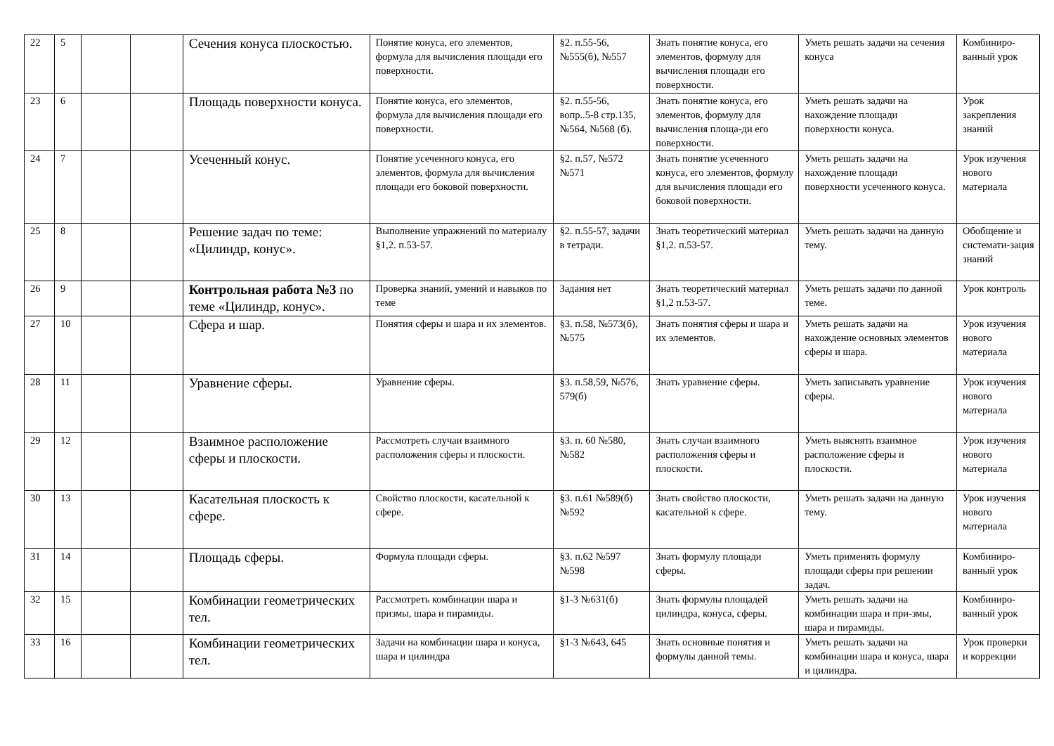| 22 | 5 | | | Сечения конуса плоскостью. | Понятие конуса, его элементов, формула для вычисления площади его поверхности. | §2. п.55-56, №555(б), №557 | Знать понятие конуса, его элементов, формулу для вычисления площади его поверхности. | Уметь решать задачи на сечения конуса | Комбиниро-ванный урок |
| 23 | 6 | | | Площадь поверхности конуса. | Понятие конуса, его элементов, формула для вычисления площади его поверхности. | §2. п.55-56, вопр..5-8 стр.135, №564, №568 (б). | Знать понятие конуса, его элементов, формулу для вычисления площа-ди его поверхности. | Уметь решать задачи на нахождение площади поверхности конуса. | Урок закрепления знаний |
| 24 | 7 | | | Усеченный конус. | Понятие усеченного конуса, его элементов, формула для вычисления площади его боковой поверхности. | §2. п.57, №572 №571 | Знать понятие усеченного конуса, его элементов, формулу для вычисления площади его боковой поверхности. | Уметь решать задачи на нахождение площади поверхности усеченного конуса. | Урок изучения нового материала |
| 25 | 8 | | | Решение задач по теме: «Цилиндр, конус». | Выполнение упражнений по материалу §1,2. п.53-57. | §2. п.55-57, задачи в тетради. | Знать теоретический материал §1,2. п.53-57. | Уметь решать задачи на данную тему. | Обобщение и системати-зация знаний |
| 26 | 9 | | | Контрольная работа №3 по теме «Цилиндр, конус». | Проверка знаний, умений и навыков по теме | Задания нет | Знать теоретический материал §1,2 п.53-57. | Уметь решать задачи по данной теме. | Урок контроль |
| 27 | 10 | | | Сфера и шар. | Понятия сферы и шара и их элементов. | §3. п.58, №573(б), №575 | Знать понятия сферы и шара и их элементов. | Уметь решать задачи на нахождение основных элементов сферы и шара. | Урок изучения нового материала |
| 28 | 11 | | | Уравнение сферы. | Уравнение сферы. | §3. п.58,59, №576, 579(б) | Знать уравнение сферы. | Уметь записывать уравнение сферы. | Урок изучения нового материала |
| 29 | 12 | | | Взаимное расположение сферы и плоскости. | Рассмотреть случаи взаимного расположения сферы и плоскости. | §3. п. 60 №580, №582 | Знать случаи взаимного расположения сферы и плоскости. | Уметь выяснять взаимное расположение сферы и плоскости. | Урок изучения нового материала |
| 30 | 13 | | | Касательная плоскость к сфере. | Свойство плоскости, касательной к сфере. | §3. п.61 №589(б) №592 | Знать свойство плоскости, касательной к сфере. | Уметь решать задачи на данную тему. | Урок изучения нового материала |
| 31 | 14 | | | Площадь сферы. | Формула площади сферы. | §3. п.62 №597 №598 | Знать формулу площади сферы. | Уметь применять формулу площади сферы при решении задач. | Комбиниро-ванный урок |
| 32 | 15 | | | Комбинации геометрических тел. | Рассмотреть комбинации шара и призмы, шара и пирамиды. | §1-3 №631(б) | Знать формулы площадей цилиндра, конуса, сферы. | Уметь решать задачи на комбинации шара и при-змы, шара и пирамиды. | Комбиниро-ванный урок |
| 33 | 16 | | | Комбинации геометрических тел. | Задачи на комбинации шара и конуса, шара и цилиндра | §1-3 №643, 645 | Знать основные понятия и формулы данной темы. | Уметь решать задачи на комбинации шара и конуса, шара и цилиндра. | Урок проверки и коррекции |